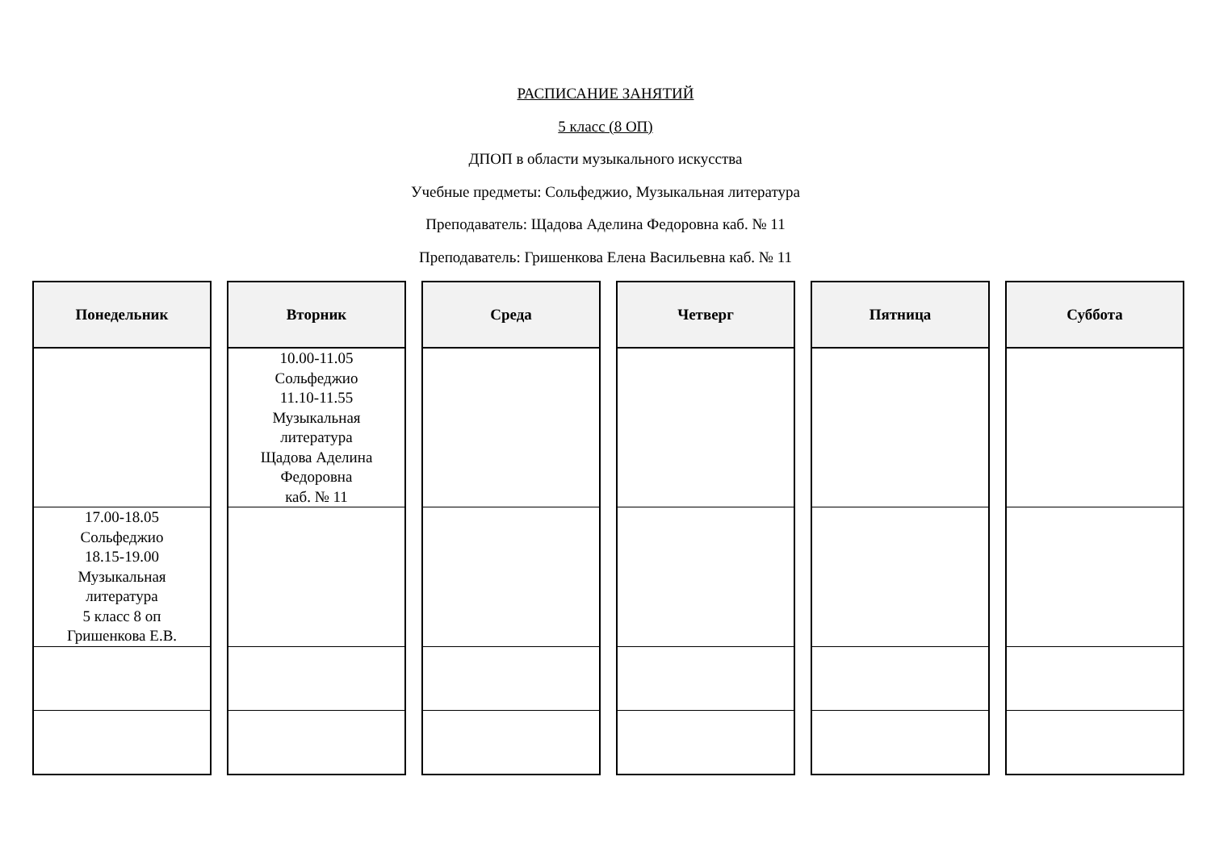РАСПИСАНИЕ ЗАНЯТИЙ
5 класс (8 ОП)
ДПОП в области музыкального искусства
Учебные предметы: Сольфеджио, Музыкальная литература
Преподаватель: Щадова Аделина Федоровна каб. № 11
Преподаватель: Гришенкова Елена Васильевна каб. № 11
| Понедельник | Вторник | Среда | Четверг | Пятница | Суббота |
| --- | --- | --- | --- | --- | --- |
| | 10.00-11.05 Сольфеджио 11.10-11.55 Музыкальная литература Щадова Аделина Федоровна каб. № 11 | | | | |
| 17.00-18.05 Сольфеджио 18.15-19.00 Музыкальная литература 5 класс 8 оп Гришенкова Е.В. | | | | | |